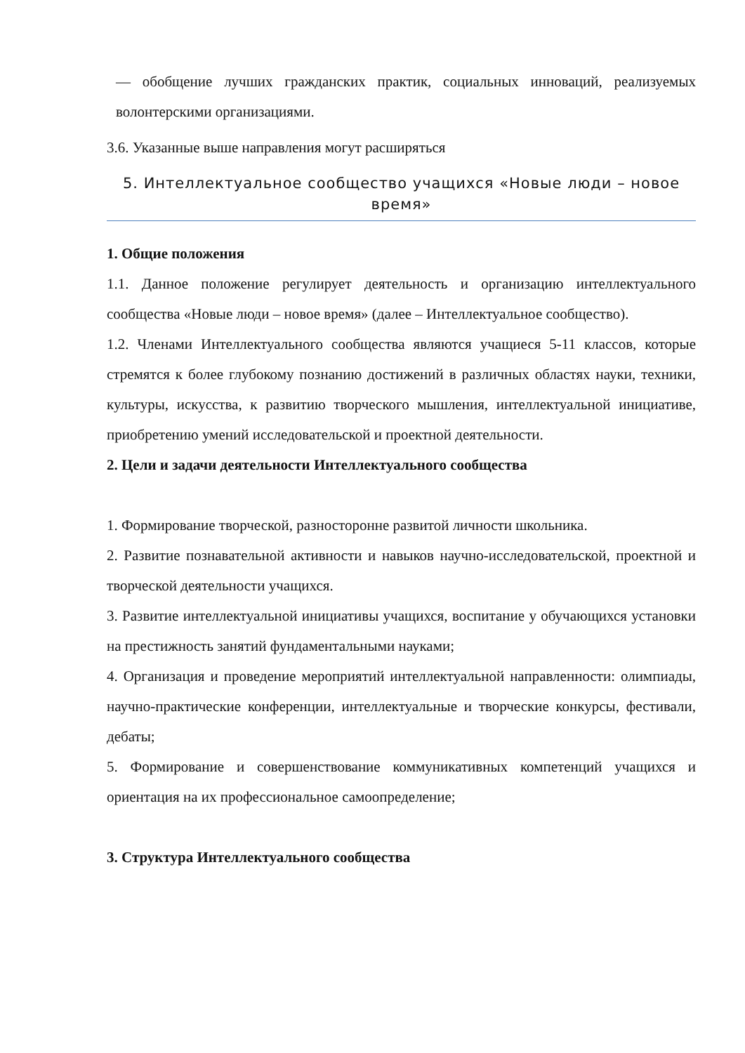— обобщение лучших гражданских практик, социальных инноваций, реализуемых волонтерскими организациями.
3.6. Указанные выше направления могут расширяться
5. Интеллектуальное сообщество учащихся «Новые люди – новое время»
1. Общие положения
1.1. Данное положение регулирует деятельность и организацию интеллектуального сообщества «Новые люди – новое время» (далее – Интеллектуальное сообщество).
1.2. Членами Интеллектуального сообщества являются учащиеся 5-11 классов, которые стремятся к более глубокому познанию достижений в различных областях науки, техники, культуры, искусства, к развитию творческого мышления, интеллектуальной инициативе, приобретению умений исследовательской и проектной деятельности.
2. Цели и задачи деятельности Интеллектуального сообщества
1. Формирование творческой, разносторонне развитой личности школьника.
2. Развитие познавательной активности и навыков научно-исследовательской, проектной и творческой деятельности учащихся.
3. Развитие интеллектуальной инициативы учащихся, воспитание у обучающихся установки на престижность занятий фундаментальными науками;
4. Организация и проведение мероприятий интеллектуальной направленности: олимпиады, научно-практические конференции, интеллектуальные и творческие конкурсы, фестивали, дебаты;
5. Формирование и совершенствование коммуникативных компетенций учащихся и ориентация на их профессиональное самоопределение;
3. Структура Интеллектуального сообщества